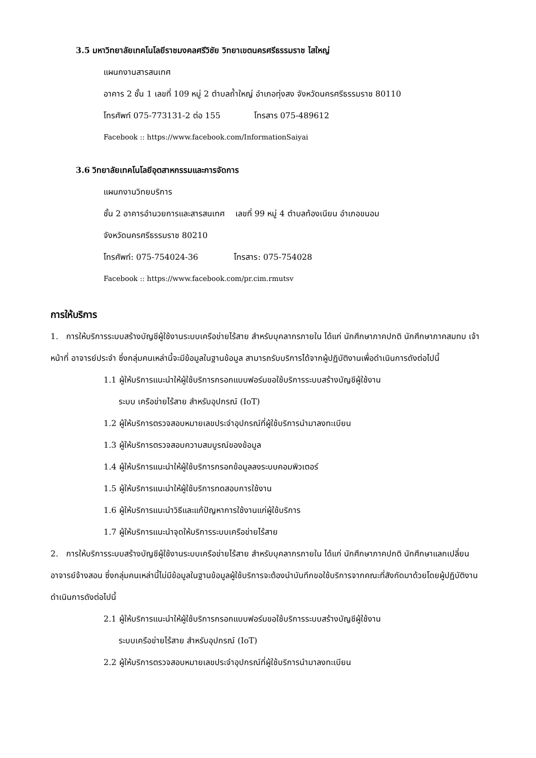3.5 มหาวิทยาลัยเทคโนโลยีราชมงคลศรีวิชัย วิทยาเขตนครศรีธรรมราช ไสใหญ่
แผนกงานสารสนเทศ
อาคาร 2 ชั้น 1 เลขที่ 109 หมู่ 2 ตำบลถ้ำใหญ่ อำเภอทุ่งสง จังหวัดนครศรีธรรมราช 80110
โทรศัพท์ 075-773131-2 ต่อ 155 โทรสาร 075-489612
Facebook :: https://www.facebook.com/InformationSaiyai
3.6 วิทยาลัยเทคโนโลยีอุตสาหกรรมและการจัดการ
แผนกงานวิทยบริการ
ชั้น 2 อาคารอำนวยการและสารสนเทศ เลขที่ 99 หมู่ 4 ตำบลท้องเนียน อำเภอขนอม
จังหวัดนครศรีธรรมราช 80210
โทรศัพท์: 075-754024-36 โทรสาร: 075-754028
Facebook :: https://www.facebook.com/pr.cim.rmutsv
การให้บริการ
1. การให้บริการระบบสร้างบัญชีผู้ใช้งานระบบเครือข่ายไร้สาย สำหรับบุคลากรภายใน ได้แก่ นักศึกษาภาคปกติ นักศึกษาภาคสมทบ เจ้าหน้าที่ อาจารย์ประจำ ซึ่งกลุ่มคนเหล่านี้จะมีข้อมูลในฐานข้อมูล สามารถรับบริการได้จากผู้ปฏิบัติงานเพื่อดำเนินการดังต่อไปนี้
1.1 ผู้ให้บริการแนะนำให้ผู้ใช้บริการกรอกแบบฟอร์มขอใช้บริการระบบสร้างบัญชีผู้ใช้งาน
ระบบ เครือข่ายไร้สาย สำหรับอุปกรณ์ (IoT)
1.2 ผู้ให้บริการตรวจสอบหมายเลขประจำอุปกรณ์ที่ผู้ใช้บริการนำมาลงทะเบียน
1.3 ผู้ให้บริการตรวจสอบความสมบูรณ์ของข้อมูล
1.4 ผู้ให้บริการแนะนำให้ผู้ใช้บริการกรอกข้อมูลลงระบบคอมพิวเตอร์
1.5 ผู้ให้บริการแนะนำให้ผู้ใช้บริการทดสอบการใช้งาน
1.6 ผู้ให้บริการแนะนำวิธีและแก้ปัญหาการใช้งานแก่ผู้ใช้บริการ
1.7 ผู้ให้บริการแนะนำจุดให้บริการระบบเครือข่ายไร้สาย
2. การให้บริการระบบสร้างบัญชีผู้ใช้งานระบบเครือข่ายไร้สาย สำหรับบุคลากรภายใน ได้แก่ นักศึกษาภาคปกติ นักศึกษาแลกเปลี่ยน อาจารย์จ้างสอน ซึ่งกลุ่มคนเหล่านี้ไม่มีข้อมูลในฐานข้อมูลผู้ใช้บริการจะต้องนำบันทึกขอใช้บริการจากคณะที่สังกัดมาด้วยโดยผู้ปฏิบัติงานดำเนินการดังต่อไปนี้
2.1 ผู้ให้บริการแนะนำให้ผู้ใช้บริการกรอกแบบฟอร์มขอใช้บริการระบบสร้างบัญชีผู้ใช้งาน
ระบบเครือข่ายไร้สาย สำหรับอุปกรณ์ (IoT)
2.2 ผู้ให้บริการตรวจสอบหมายเลขประจำอุปกรณ์ที่ผู้ใช้บริการนำมาลงทะเบียน